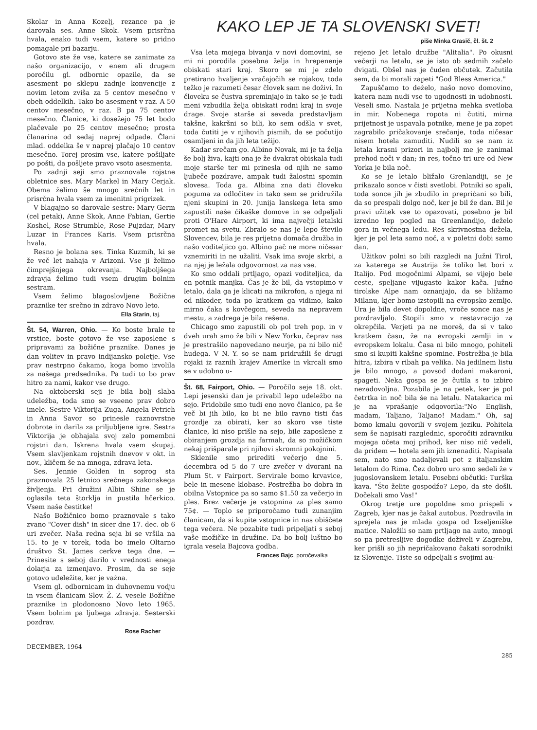Skolar in Anna Kozelj, rezance pa je darovala ses. Anne Skok. Vsem prisrčna hvala, enako tudi vsem, katere so pridno pomagale pri bazarju.
Gotovo ste že vse, katere se zanimate za našo organizacijo, v enem ali drugem poročilu gl. odbornic opazile, da se asesment po sklepu zadnje konvencije z novim letom zviša za 5 centov mesečno v obeh oddelkih. Tako bo asesment v raz. A 50 centov mesečno, v raz. B pa 75 centov mesečno. Članice, ki dosežejo 75 let bodo plačevale po 25 centov mesečno; prosta članarina od sedaj naprej odpade. Člani mlad. oddelka še v naprej plačajo 10 centov mesečno. Torej prosim vse, katere pošiljate po pošti, da pošljete pravo vsoto asesmenta.
Po zadnji seji smo praznovale rojstne obletnice ses. Mary Markel in Mary Cerjak. Obema želimo še mnogo srečnih let in prisrčna hvala vsem za imenitni prigrizek.
V blagajno so darovale sestre: Mary Germ (cel petak), Anne Skok, Anne Fabian, Gertie Koshel, Rose Strumble, Rose Pujzdar, Mary Luzar in Frances Karis. Vsem prisrčna hvala.
Resno je bolana ses. Tinka Kuzmih, ki se že več let nahaja v Arizoni. Vse ji želimo čimprejšnjega okrevanja. Najboljšega zdravja želimo tudi vsem drugim bolnim sestram.
Vsem želimo blagoslovljene Božične praznike ter srečno in zdravo Novo leto.
Ella Starin, taj.
Št. 54, Warren, Ohio. — Ko boste brale te vrstice, boste gotovo že vse zaposlene s pripravami za božične praznike. Danes je dan volitev in pravo indijansko poletje. Vse prav nestrpno čakamo, koga bomo izvolila za našega predsednika. Pa tudi to bo prav hitro za nami, kakor vse drugo.
Na oktoberski seji je bila bolj slaba udeležba, toda smo se vseeno prav dobro imele. Sestre Viktorija Zuga, Angela Petrich in Anna Savor so prinesle raznovrstne dobrote in darila za priljubljene igre. Sestra Viktorija je obhajala svoj zelo pomembni rojstni dan. Iskrena hvala vsem skupaj. Vsem slavljenkam rojstnih dnevov v okt. in nov., kličem še na mnoga, zdrava leta.
Ses. Jennie Golden in soprog sta praznovala 25 letnico srečnega zakonskega življenja. Pri družini Albin Shine se je oglasila teta štorklja in pustila hčerkico. Vsem naše čestitke!
Našo Božičnico bomo praznovale s tako zvano "Cover dish" in sicer dne 17. dec. ob 6 uri zvečer. Naša redna seja bi se vršila na 15. to je v torek, toda bo imelo Oltarno društvo St. James cerkve tega dne. — Prinesite s seboj darilo v vrednosti enega dolarja za izmenjavo. Prosim, da se seje gotovo udeležite, ker je važna.
Vsem gl. odbornicam in duhovnemu vodju in vsem članicam Slov. Ž. Z. vesele Božične praznike in plodonosno Novo leto 1965. Vsem bolnim pa ljubega zdravja. Sesterski pozdrav.
Rose Racher
KAKO LEP JE TA SLOVENSKI SVET!
piše Minka Grasič, čl. št. 2
Vsa leta mojega bivanja v novi domovini, se mi ni porodila posebna želja in hrepenenje obiskati stari kraj. Skoro se mi je zdelo pretirano hvaljenje vračajočih se rojakov, toda težko je razumeti česar človek sam ne doživi. In človeku se čustva spreminjajo in tako se je tudi meni vzbudila želja obiskati rodni kraj in svoje drage. Svoje starše si seveda predstavljam takšne, kakršni so bili, ko sem odšla v svet, toda čutiti je v njihovih pismih, da se počutijo osamljeni in da jih leta težijo.
Kadar srečam go. Albino Novak, mi je ta želja še bolj živa, kajti ona je že dvakrat obiskala tudi moje starše ter mi prinesla od njih ne samo ljubeče pozdrave, ampak tudi žalostni spomin slovesa. Toda ga. Albina zna dati človeku poguma za odločitev in tako sem se pridružila njeni skupini in 20. junija lanskega leta smo zapustili naše čikaške domove in se odpeljali proti O'Hare Airport, ki ima največji letalski promet na svetu. Zbralo se nas je lepo število Slovencev, bila je res prijetna domača družba in našo voditeljico go. Albino pač ne more ničesar vznemiriti in ne užaliti. Vsak ima svoje skrbi, a na njej je ležala odgovornost za nas vse.
Ko smo oddali prtljago, opazi voditeljica, da en potnik manjka. Čas je že bil, da vstopimo v letalo, dala ga je klicati na mikrofon, a njega ni od nikoder, toda po kratkem ga vidimo, kako mirno čaka s kovčegom, seveda na nepravem mestu, a zadrega je bila rešena.
Chicago smo zapustili ob pol treh pop. in v dveh urah smo že bili v New Yorku, čeprav nas je prestrašilo napovedano neurje, pa ni bilo nič hudega. V N. Y. so se nam pridružili še drugi rojaki iz raznih krajev Amerike in vkrcali smo se v udobno u-
Št. 68, Fairport, Ohio. — Poročilo seje 18. okt. Lepi jesenski dan je privabil lepo udeležbo na sejo. Pridobile smo tudi eno novo članico, pa še več bi jih bilo, ko bi ne bilo ravno tisti čas grozdje za obirati, ker so skoro vse tiste članice, ki niso prišle na sejo, bile zaposlene z obiranjem grozdja na farmah, da so možičkom nekaj prišparale pri njihovi skromni pokojnini.
Sklenile smo prirediti večerjo dne 5. decembra od 5 do 7 ure zvečer v dvorani na Plum St. v Fairport. Servirale bomo krvavice, bele in mesene klobase. Postrežba bo dobra in obilna Vstopnice pa so samo $1.50 za večerjo in ples. Brez večerje je vstopnina za ples samo 75¢. — Toplo se priporočamo tudi zunanjim članicam, da si kupite vstopnice in nas obiščete tega večera. Ne pozabite tudi pripeljati s seboj vaše možičke in družine. Da bo bolj luštno bo igrala vesela Bajcova godba.
Frances Bajc, poročevalka
rejeno Jet letalo družbe "Alitalia". Po okusni večerji na letalu, se je isto ob sedmih začelo dvigati. Obšel nas je čuden občutek. Začutila sem, da bi morali zapeti "God Bless America."
Zapuščamo to deželo, našo novo domovino, katera nam nudi vse to ugodnosti in udobnosti. Veseli smo. Nastala je prijetna mehka svetloba in mir. Nobenega ropota ni čutiti, mirna prijetnost je uspavala potnike, mene je pa zopet zagrabilo pričakovanje srečanje, toda ničesar nisem hotela zamuditi. Nudili so se nam iz letala krasni prizori in najbolj me je zanimal prehod noči v dan; in res, točno tri ure od New Yorka je bila noč.
Ko se je letalo bližalo Grenlandiji, se je prikazalo sonce v čisti svetlobi. Potniki so spali, toda sonce jih je zbudilo in prepričani so bili, da so prespali dolgo noč, ker je bil že dan. Bil je pravi užitek vse to opazovati, posebno je bil izredno lep pogled na Greenlandijo, deželo gora in večnega ledu. Res skrivnostna dežela, kjer je pol leta samo noč, a v poletni dobi samo dan.
Užitkov polni so bili razgledi na Južni Tirol, za katerega se Austrija že toliko let bori z Italijo. Pod mogočnimi Alpami, se vijejo bele ceste, speljane vijugasto kakor kača. Južno tirolske Alpe nam oznanjajo, da se bližamo Milanu, kjer bomo izstopili na evropsko zemljo. Ura je bila devet dopoldne, vroče sonce nas je pozdravljalo. Stopili smo v restavracijo za okrepčila. Verjeti pa ne moreš, da si v tako kratkem času, že na evropski zemlji in v evropskem lokalu. Časa ni bilo mnogo, pohiteli smo si kupiti kakšne spomine. Postrežba je bila hitra, izbira v ribah pa velika. Na jedilnem listu je bilo mnogo, a povsod dodani makaroni, spageti. Neka gospa se je čutila s to izbiro nezadovoljna. Pozabila je na petek, ker je pol četrtka in noč bila še na letalu. Natakarica mi je na vprašanje odgovorila:"No English, madam, Taljano, Taljano! Madam." Oh, saj bomo kmalu govorili v svojem jeziku. Pohitela sem še napisati razglednic, sporočiti zdravniku mojega očeta moj prihod, ker niso nič vedeli, da pridem — hotela sem jih iznenaditi. Napisala sem, nato smo nadaljevali pot z italjanskim letalom do Rima. Čez dobro uro smo sedeli že v jugoslovanskem letalu. Posebni občutki: Turška kava. "Što želite gospodžo? Lepo, da ste došli. Dočekali smo Vas!"
Okrog tretje ure popoldne smo prispeli v Zagreb, kjer nas je čakal autobus. Pozdravila in sprejela nas je mlada gospa od Izseljeniške matice. Naložili so nam prtljago na auto, mnogi so pa pretresljive dogodke doživeli v Zagrebu, ker prišli so jih nepričakovano čakati sorodniki iz Slovenije. Tiste so odpeljali s svojimi au-
DECEMBER, 1964 285